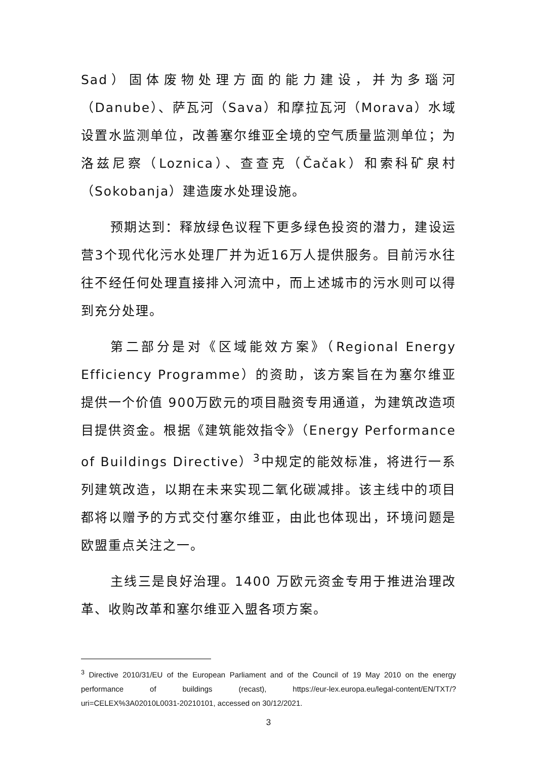Sad）固体废物处理方面的能力建设，并为多瑙河（Danube）、萨瓦河（Sava）和摩拉瓦河（Morava）水域设置水监测单位，改善塞尔维亚全境的空气质量监测单位；为洛兹尼察（Loznica）、查查克（Čačak）和索科矿泉村（Sokobanja）建造废水处理设施。
预期达到：释放绿色议程下更多绿色投资的潜力，建设运营3个现代化污水处理厂并为近16万人提供服务。目前污水往往不经任何处理直接排入河流中，而上述城市的污水则可以得到充分处理。
第二部分是对《区域能效方案》（Regional Energy Efficiency Programme）的资助，该方案旨在为塞尔维亚提供一个价值 900万欧元的项目融资专用通道，为建筑改造项目提供资金。根据《建筑能效指令》（Energy Performance of Buildings Directive）<sup>3</sup>中规定的能效标准，将进行一系列建筑改造，以期在未来实现二氧化碳减排。该主线中的项目都将以赠予的方式交付塞尔维亚，由此也体现出，环境问题是欧盟重点关注之一。
主线三是良好治理。1400 万欧元资金专用于推进治理改革、收购改革和塞尔维亚入盟各项方案。
<sup>3</sup> Directive 2010/31/EU of the European Parliament and of the Council of 19 May 2010 on the energy performance of buildings (recast), https://eur-lex.europa.eu/legal-content/EN/TXT/?uri=CELEX%3A02010L0031-20210101, accessed on 30/12/2021.
3